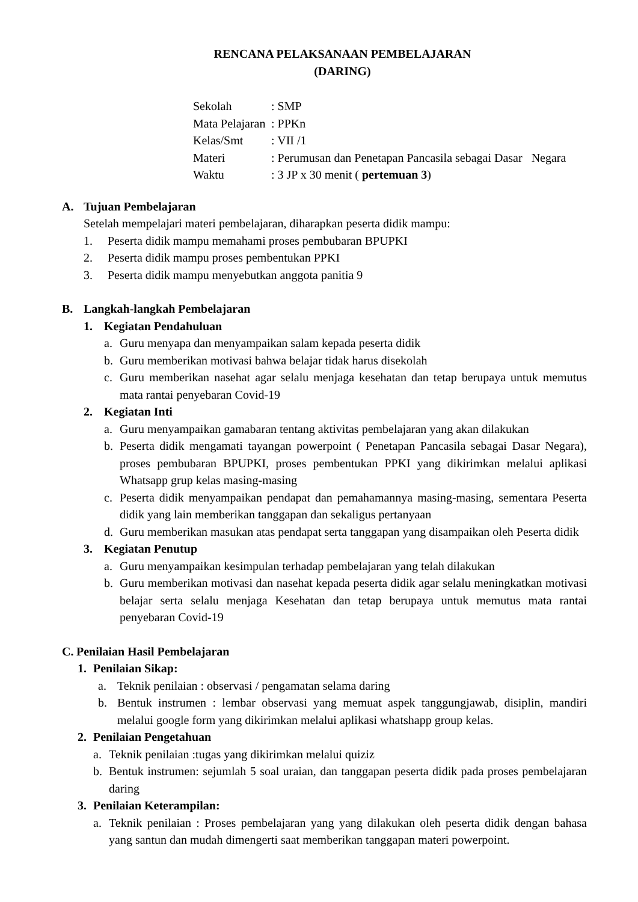RENCANA PELAKSANAAN PEMBELAJARAN
(DARING)
Sekolah: SMP
Mata Pelajaran: PPKn
Kelas/Smt: VII /1
Materi: Perumusan dan Penetapan Pancasila sebagai Dasar Negara
Waktu: 3 JP x 30 menit ( pertemuan 3)
A. Tujuan Pembelajaran
Setelah mempelajari materi pembelajaran, diharapkan peserta didik mampu:
1. Peserta didik mampu memahami proses pembubaran BPUPKI
2. Peserta didik mampu proses pembentukan PPKI
3. Peserta didik mampu menyebutkan anggota panitia 9
B. Langkah-langkah Pembelajaran
1. Kegiatan Pendahuluan
a. Guru menyapa dan menyampaikan salam kepada peserta didik
b. Guru memberikan motivasi bahwa belajar tidak harus disekolah
c. Guru memberikan nasehat agar selalu menjaga kesehatan dan tetap berupaya untuk memutus mata rantai penyebaran Covid-19
2. Kegiatan Inti
a. Guru menyampaikan gamabaran tentang aktivitas pembelajaran yang akan dilakukan
b. Peserta didik mengamati tayangan powerpoint ( Penetapan Pancasila sebagai Dasar Negara), proses pembubaran BPUPKI, proses pembentukan PPKI yang dikirimkan melalui aplikasi Whatsapp grup kelas masing-masing
c. Peserta didik menyampaikan pendapat dan pemahamannya masing-masing, sementara Peserta didik yang lain memberikan tanggapan dan sekaligus pertanyaan
d. Guru memberikan masukan atas pendapat serta tanggapan yang disampaikan oleh Peserta didik
3. Kegiatan Penutup
a. Guru menyampaikan kesimpulan terhadap pembelajaran yang telah dilakukan
b. Guru memberikan motivasi dan nasehat kepada peserta didik agar selalu meningkatkan motivasi belajar serta selalu menjaga Kesehatan dan tetap berupaya untuk memutus mata rantai penyebaran Covid-19
C. Penilaian Hasil Pembelajaran
1. Penilaian Sikap:
a. Teknik penilaian : observasi / pengamatan selama daring
b. Bentuk instrumen : lembar observasi yang memuat aspek tanggungjawab, disiplin, mandiri melalui google form yang dikirimkan melalui aplikasi whatshapp group kelas.
2. Penilaian Pengetahuan
a. Teknik penilaian :tugas yang dikirimkan melalui quiziz
b. Bentuk instrumen: sejumlah 5 soal uraian, dan tanggapan peserta didik pada proses pembelajaran daring
3. Penilaian Keterampilan:
a. Teknik penilaian : Proses pembelajaran yang yang dilakukan oleh peserta didik dengan bahasa yang santun dan mudah dimengerti saat memberikan tanggapan materi powerpoint.